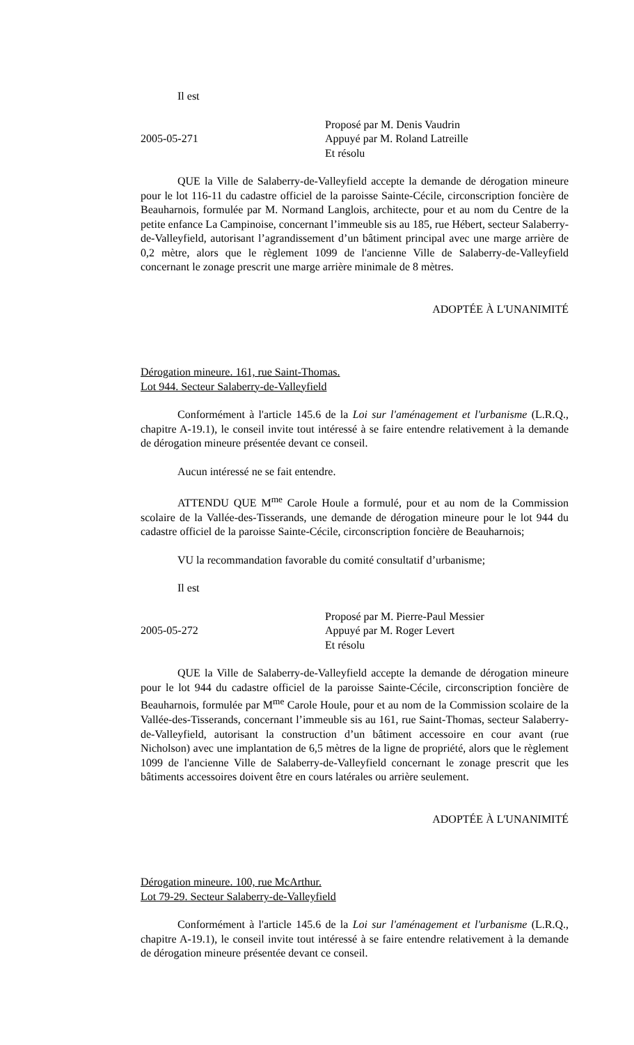Il est
2005-05-271
Proposé par M. Denis Vaudrin
Appuyé par M. Roland Latreille
Et résolu
QUE la Ville de Salaberry-de-Valleyfield accepte la demande de dérogation mineure pour le lot 116-11 du cadastre officiel de la paroisse Sainte-Cécile, circonscription foncière de Beauharnois, formulée par M. Normand Langlois, architecte, pour et au nom du Centre de la petite enfance La Campinoise, concernant l’immeuble sis au 185, rue Hébert, secteur Salaberry-de-Valleyfield, autorisant l’agrandissement d’un bâtiment principal avec une marge arrière de 0,2 mètre, alors que le règlement 1099 de l'ancienne Ville de Salaberry-de-Valleyfield concernant le zonage prescrit une marge arrière minimale de 8 mètres.
ADOPTÉE À L'UNANIMITÉ
Dérogation mineure. 161, rue Saint-Thomas.
Lot 944. Secteur Salaberry-de-Valleyfield
Conformément à l'article 145.6 de la Loi sur l'aménagement et l'urbanisme (L.R.Q., chapitre A-19.1), le conseil invite tout intéressé à se faire entendre relativement à la demande de dérogation mineure présentée devant ce conseil.
Aucun intéressé ne se fait entendre.
ATTENDU QUE M<sup>me</sup> Carole Houle a formulé, pour et au nom de la Commission scolaire de la Vallée-des-Tisserands, une demande de dérogation mineure pour le lot 944 du cadastre officiel de la paroisse Sainte-Cécile, circonscription foncière de Beauharnois;
VU la recommandation favorable du comité consultatif d’urbanisme;
Il est
2005-05-272
Proposé par M. Pierre-Paul Messier
Appuyé par M. Roger Levert
Et résolu
QUE la Ville de Salaberry-de-Valleyfield accepte la demande de dérogation mineure pour le lot 944 du cadastre officiel de la paroisse Sainte-Cécile, circonscription foncière de Beauharnois, formulée par M<sup>me</sup> Carole Houle, pour et au nom de la Commission scolaire de la Vallée-des-Tisserands, concernant l’immeuble sis au 161, rue Saint-Thomas, secteur Salaberry-de-Valleyfield, autorisant la construction d’un bâtiment accessoire en cour avant (rue Nicholson) avec une implantation de 6,5 mètres de la ligne de propriété, alors que le règlement 1099 de l'ancienne Ville de Salaberry-de-Valleyfield concernant le zonage prescrit que les bâtiments accessoires doivent être en cours latérales ou arrière seulement.
ADOPTÉE À L'UNANIMITÉ
Dérogation mineure. 100, rue McArthur.
Lot 79-29. Secteur Salaberry-de-Valleyfield
Conformément à l'article 145.6 de la Loi sur l'aménagement et l'urbanisme (L.R.Q., chapitre A-19.1), le conseil invite tout intéressé à se faire entendre relativement à la demande de dérogation mineure présentée devant ce conseil.